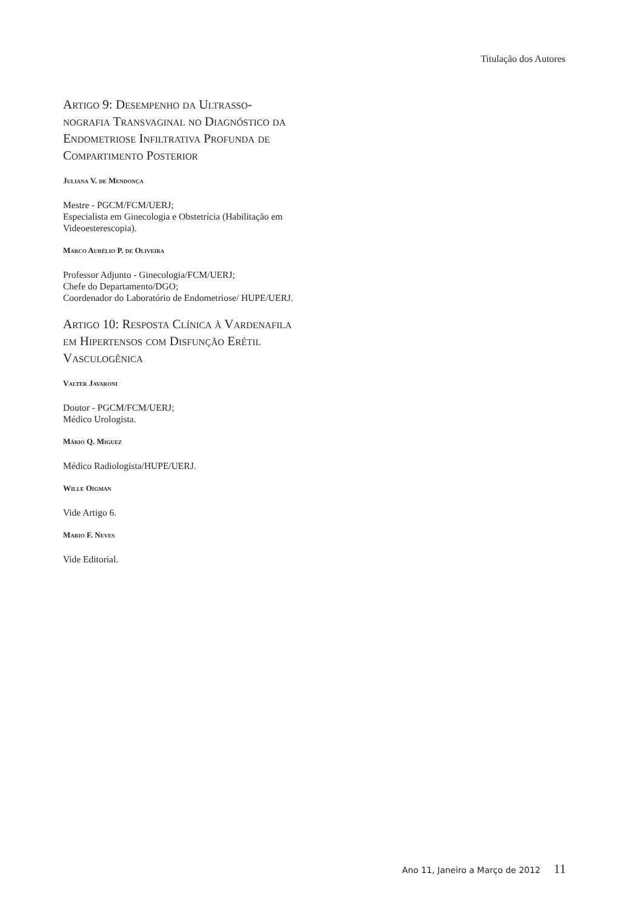Titulação dos Autores
Artigo 9: Desempenho da Ultrasso­nografia Transvaginal no Diagnósti­co da Endometriose Infiltrativa Pro­funda de Compartimento Posterior
Juliana V. de Mendonça
Mestre - PGCM/FCM/UERJ;
Especialista em Ginecologia e Obstetrícia (Habili­tação em Videoesterescopia).
Marco Aurélio P. de Oliveira
Professor Adjunto - Ginecologia/FCM/UERJ;
Chefe do Departamento/DGO;
Coordenador do Laboratório de Endometriose/ HUPE/UERJ.
Artigo 10: Resposta Clínica à Varde­nafila em Hipertensos com Disfunção Erétil Vasculogênica
Valter Javaroni
Doutor - PGCM/FCM/UERJ;
Médico Urologista.
Mário Q. Miguez
Médico Radiologista/HUPE/UERJ.
Wille Oigman
Vide Artigo 6.
Mario F. Neves
Vide Editorial.
Ano 11, Janeiro a Março de 2012 11